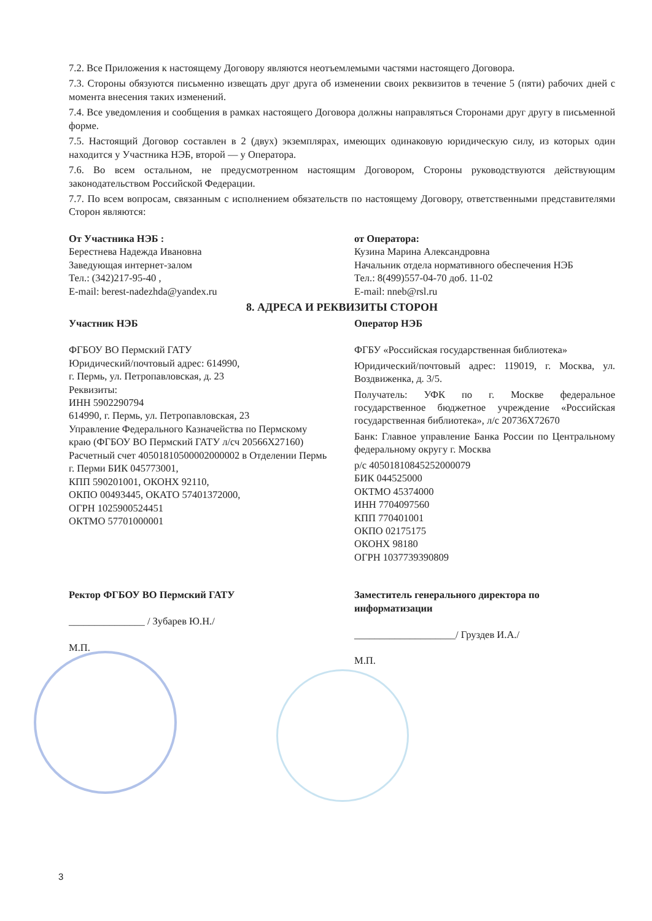7.2. Все Приложения к настоящему Договору являются неотъемлемыми частями настоящего Договора.
7.3. Стороны обязуются письменно извещать друг друга об изменении своих реквизитов в течение 5 (пяти) рабочих дней с момента внесения таких изменений.
7.4. Все уведомления и сообщения в рамках настоящего Договора должны направляться Сторонами друг другу в письменной форме.
7.5. Настоящий Договор составлен в 2 (двух) экземплярах, имеющих одинаковую юридическую силу, из которых один находится у Участника НЭБ, второй — у Оператора.
7.6. Во всем остальном, не предусмотренном настоящим Договором, Стороны руководствуются действующим законодательством Российской Федерации.
7.7. По всем вопросам, связанным с исполнением обязательств по настоящему Договору, ответственными представителями Сторон являются:
От Участника НЭБ :
Берестнева Надежда Ивановна
Заведующая интернет-залом
Тел.: (342)217-95-40 ,
E-mail: berest-nadezhda@yandex.ru
от Оператора:
Кузина Марина Александровна
Начальник отдела нормативного обеспечения НЭБ
Тел.: 8(499)557-04-70 доб. 11-02
E-mail: nneb@rsl.ru
8. АДРЕСА И РЕКВИЗИТЫ СТОРОН
Участник НЭБ
ФГБОУ ВО Пермский ГАТУ
Юридический/почтовый адрес: 614990,
г. Пермь, ул. Петропавловская, д. 23
Реквизиты:
ИНН 5902290794
614990, г. Пермь, ул. Петропавловская, 23
Управление Федерального Казначейства по Пермскому краю (ФГБОУ ВО Пермский ГАТУ л/сч 20566Х27160) Расчетный счет 40501810500002000002 в Отделении Пермь г. Перми БИК 045773001,
КПП 590201001, ОКОНХ 92110,
ОКПО 00493445, ОКАТО 57401372000,
ОГРН 1025900524451
ОКТМО 57701000001
Оператор НЭБ
ФГБУ «Российская государственная библиотека»
Юридический/почтовый адрес: 119019, г. Москва, ул. Воздвиженка, д. 3/5.
Получатель: УФК по г. Москве федеральное государственное бюджетное учреждение «Российская государственная библиотека», л/с 20736Х72670
Банк: Главное управление Банка России по Центральному федеральному округу г. Москва
р/с 40501810845252000079
БИК 044525000
ОКТМО 45374000
ИНН 7704097560
КПП 770401001
ОКПО 02175175
ОКОНХ 98180
ОГРН 1037739390809
Ректор ФГБОУ ВО Пермский ГАТУ
_______________ / Зубарев Ю.Н./
М.П.
Заместитель генерального директора по информатизации
____________________/ Груздев И.А./
М.П.
3